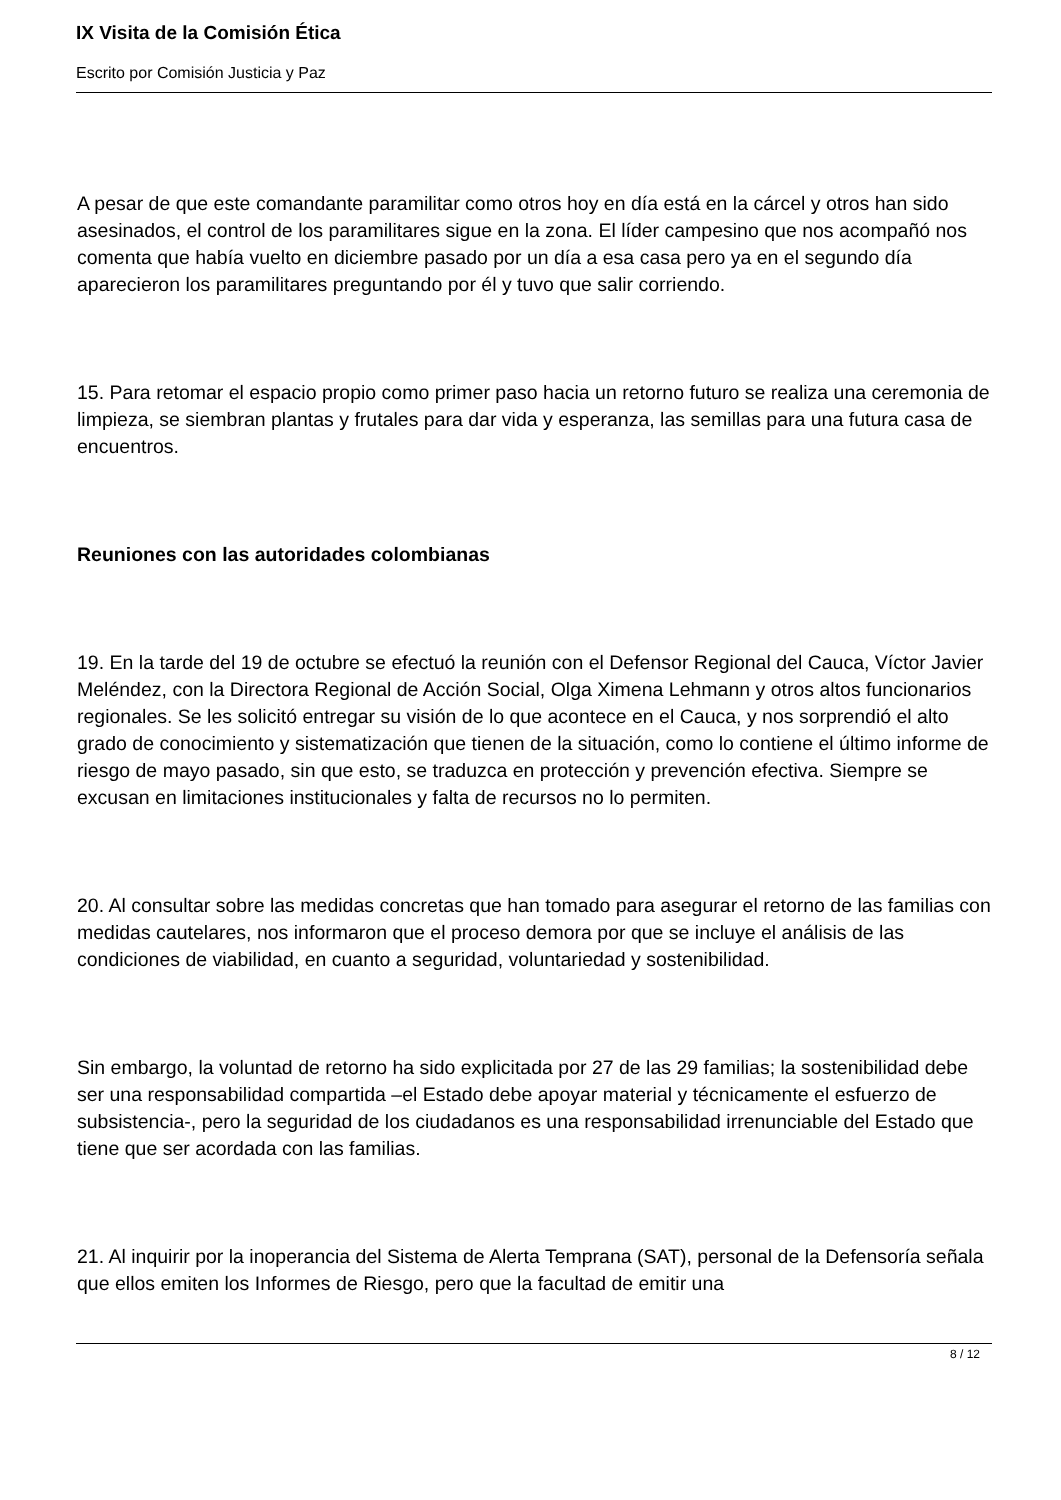IX Visita de la Comisión Ética
Escrito por Comisión Justicia y Paz
A pesar de que este comandante paramilitar como otros hoy en día está en la cárcel y otros han sido asesinados, el control de los paramilitares sigue en la zona. El líder campesino que nos acompañó nos comenta que había vuelto en diciembre pasado por un día a esa casa pero ya en el segundo día aparecieron los paramilitares preguntando por él y tuvo que salir corriendo.
15. Para retomar el espacio propio como primer paso hacia un retorno futuro se realiza una ceremonia de limpieza, se siembran plantas y frutales para dar vida y esperanza, las semillas para una futura casa de encuentros.
Reuniones con las autoridades colombianas
19. En la tarde del 19 de octubre se efectuó la reunión con el Defensor Regional del Cauca, Víctor Javier Meléndez, con la Directora Regional de Acción Social, Olga Ximena Lehmann y otros altos funcionarios regionales. Se les solicitó entregar su visión de lo que acontece en el Cauca, y nos sorprendió el alto grado de conocimiento y sistematización que tienen de la situación, como lo contiene el último informe de riesgo de mayo pasado, sin que esto, se traduzca en protección y prevención efectiva. Siempre se excusan en limitaciones institucionales y falta de recursos no lo permiten.
20. Al consultar sobre las medidas concretas que han tomado para asegurar el retorno de las familias con medidas cautelares, nos informaron que el proceso demora por que se incluye el análisis de las condiciones de viabilidad, en cuanto a seguridad, voluntariedad y sostenibilidad.
Sin embargo, la voluntad de retorno ha sido explicitada por 27 de las 29 familias; la sostenibilidad debe ser una responsabilidad compartida –el Estado debe apoyar material y técnicamente el esfuerzo de subsistencia-, pero la seguridad de los ciudadanos es una responsabilidad irrenunciable del Estado que tiene que ser acordada con las familias.
21. Al inquirir por la inoperancia del Sistema de Alerta Temprana (SAT), personal de la Defensoría señala que ellos emiten los Informes de Riesgo, pero que la facultad de emitir una
8 / 12